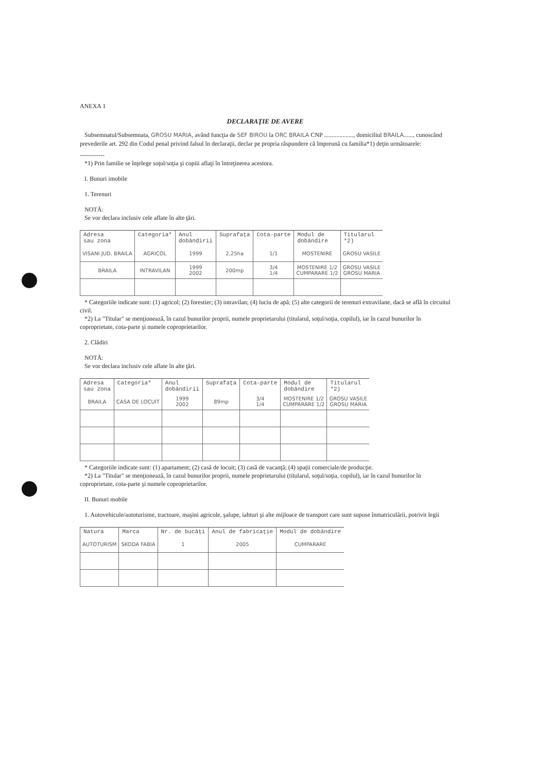ANEXA 1
DECLARAŢIE DE AVERE
Subsemnatul/Subsemnata, GROSU MARIA, având funcţia de SEF BIROU la ORC BRAILA CNP ..................., domiciliul BRAILA......, cunoscând prevederile art. 292 din Codul penal privind falsul în declaraţii, declar pe propria răspundere că împreună cu familia*1) deţin următoarele:
------------
*1) Prin familie se înţelege soţul/soţia şi copiii aflaţi în întreţinerea acestora.
I. Bunuri imobile
1. Terenuri
NOTĂ:
Se vor declara inclusiv cele aflate în alte ţări.
| Adresa sau zona | Categoria* | Anul dobândirii | Suprafaţa | Cota-parte | Modul de dobândire | Titularul *2) |
| --- | --- | --- | --- | --- | --- | --- |
| VISANI JUD. BRAILA | AGRICOL | 1999 | 2,25ha | 1/1 | MOSTENIRE | GROSU VASILE |
| BRAILA | INTRAVILAN | 1999 2002 | 200mp | 3/4 1/4 | MOSTENIRE 1/2 CUMPARARE 1/2 | GROSU VASILE GROSU MARIA |
* Categoriile indicate sunt: (1) agricol; (2) forestier; (3) intravilan; (4) luciu de apă; (5) alte categorii de terenuri extravilane, dacă se află în circuitul civil.
*2) La "Titular" se menţionează, în cazul bunurilor proprii, numele proprietarului (titularul, soţul/soţia, copilul), iar în cazul bunurilor în coproprietate, cota-parte şi numele coproprietarilor.
2. Clădiri
NOTĂ:
Se vor declara inclusiv cele aflate în alte ţări.
| Adresa sau zona | Categoria* | Anul dobândirii | Suprafaţa | Cota-parte | Modul de dobândire | Titularul *2) |
| --- | --- | --- | --- | --- | --- | --- |
| BRAILA | CASA DE LOCUIT | 1999 2002 | 89mp | 3/4 1/4 | MOSTENIRE 1/2 CUMPARARE 1/2 | GROSU VASILE GROSU MARIA |
* Categoriile indicate sunt: (1) apartament; (2) casă de locuit; (3) casă de vacanţă; (4) spaţii comerciale/de producţie.
*2) La "Titular" se menţionează, în cazul bunurilor proprii, numele proprietarului (titularul, soţul/soţia, copilul), iar în cazul bunurilor în coproprietate, cota-parte şi numele coproprietarilor.
II. Bunuri mobile
1. Autovehicule/autoturisme, tractoare, maşini agricole, şalupe, iahturi şi alte mijloace de transport care sunt supuse înmatriculării, potrivit legii
| Natura | Marca | Nr. de bucăţi | Anul de fabricaţie | Modul de dobândire |
| --- | --- | --- | --- | --- |
| AUTOTURISM | SKODA FABIA | 1 | 2005 | CUMPARARE |